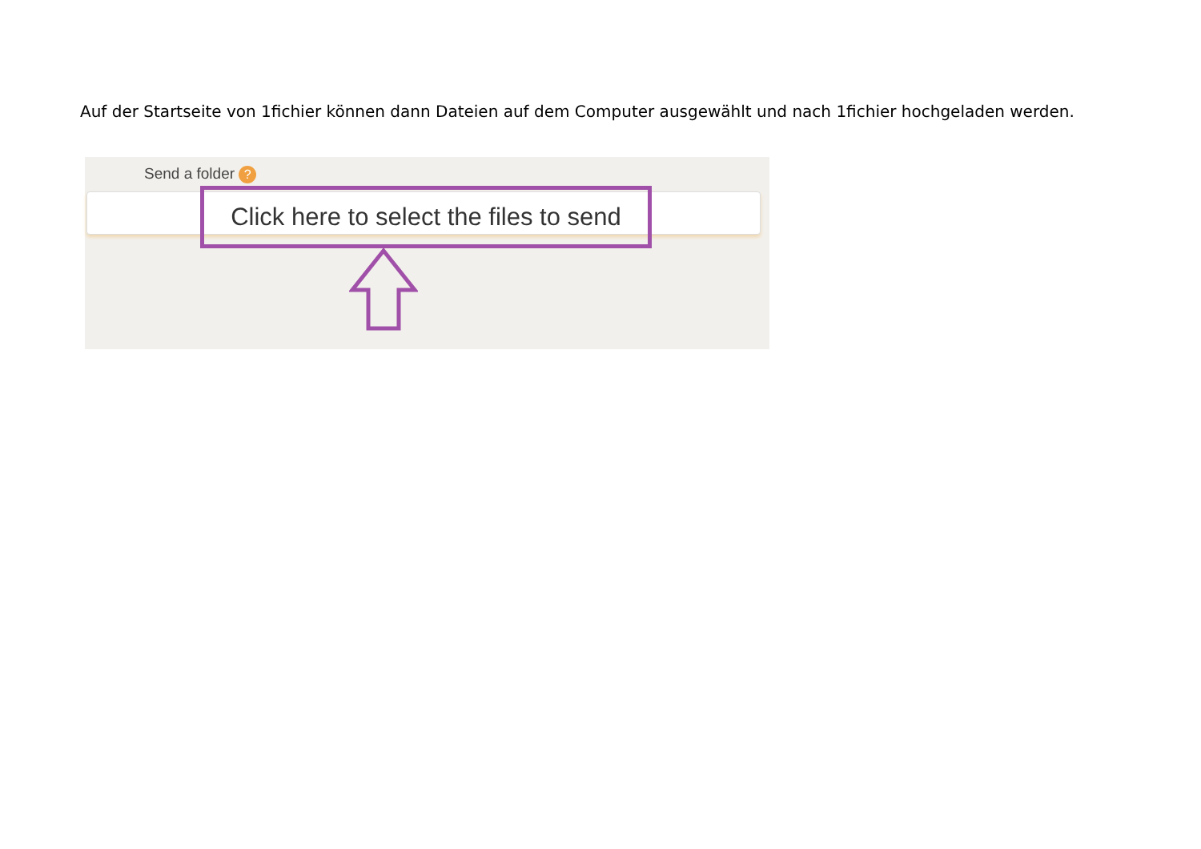Auf der Startseite von 1fichier können dann Dateien auf dem Computer ausgewählt und nach 1fichier hochgeladen werden.
Send a folder ?
Click here to select the files to send